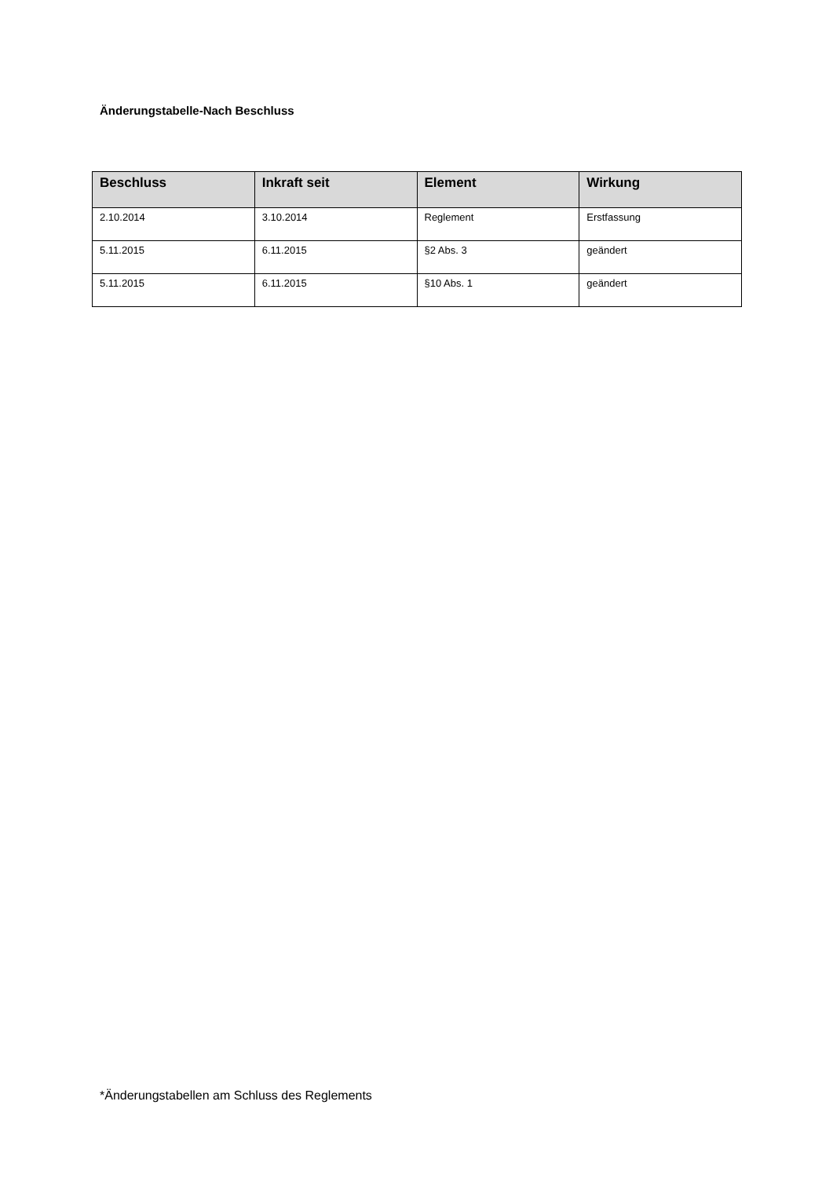Änderungstabelle-Nach Beschluss
| Beschluss | Inkraft seit | Element | Wirkung |
| --- | --- | --- | --- |
| 2.10.2014 | 3.10.2014 | Reglement | Erstfassung |
| 5.11.2015 | 6.11.2015 | §2 Abs. 3 | geändert |
| 5.11.2015 | 6.11.2015 | §10 Abs. 1 | geändert |
*Änderungstabellen am Schluss des Reglements